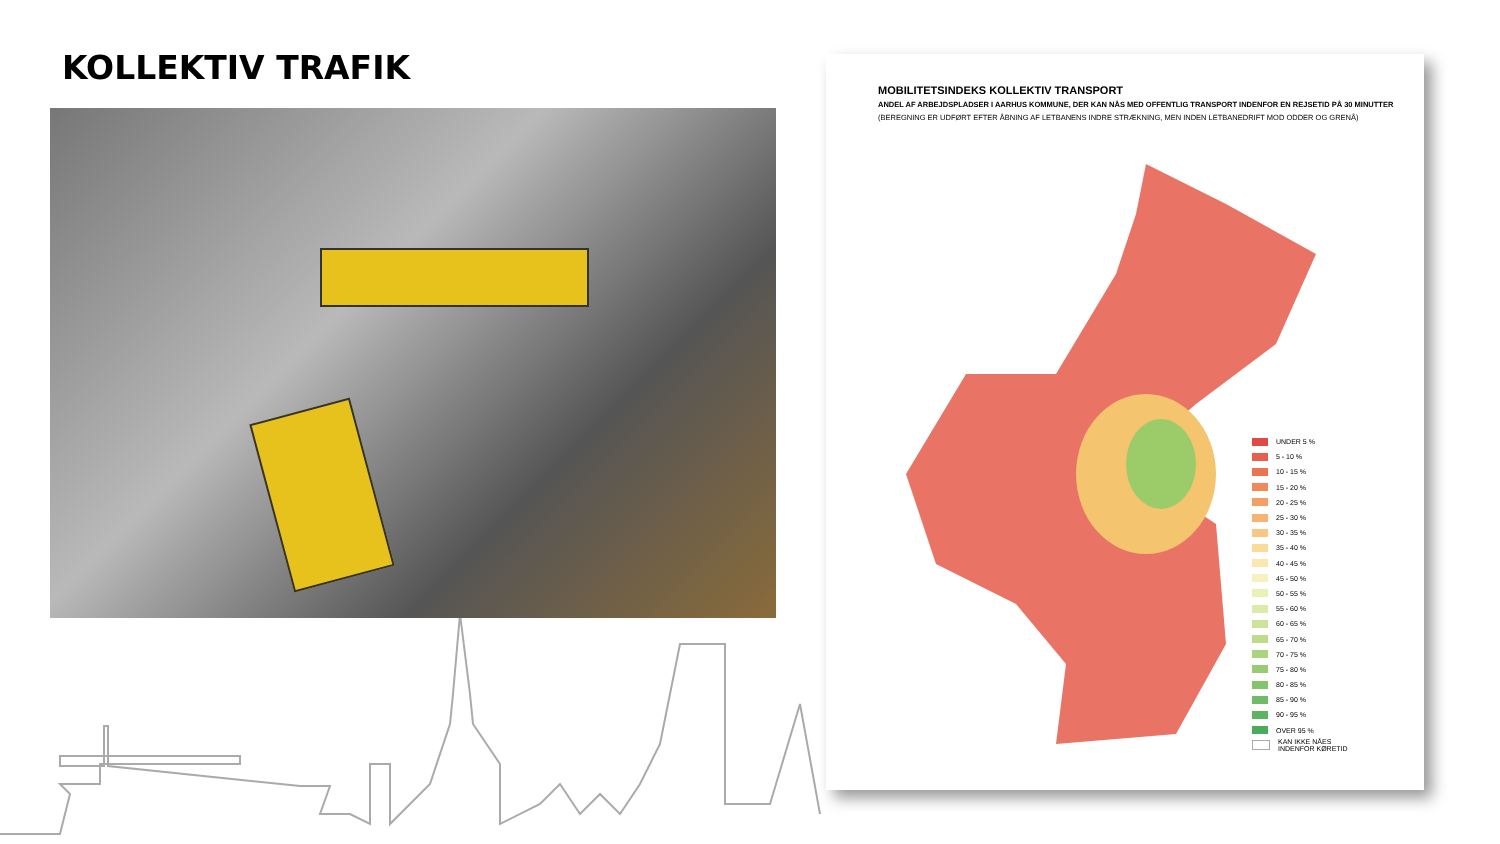KOLLEKTIV TRAFIK
MOBILITETSINDEKS KOLLEKTIV TRANSPORT
ANDEL AF ARBEJDSPLADSER I AARHUS KOMMUNE, DER KAN NÅS MED OFFENTLIG TRANSPORT INDENFOR EN REJSETID PÅ 30 MINUTTER
(BEREGNING ER UDFØRT EFTER ÅBNING AF LETBANENS INDRE STRÆKNING, MEN INDEN LETBANEDRIFT MOD ODDER OG GRENÅ)
UNDER 5 %
5 - 10 %
10 - 15 %
15 - 20 %
20 - 25 %
25 - 30 %
30 - 35 %
35 - 40 %
40 - 45 %
45 - 50 %
50 - 55 %
55 - 60 %
60 - 65 %
65 - 70 %
70 - 75 %
75 - 80 %
80 - 85 %
85 - 90 %
90 - 95 %
OVER 95 %
KAN IKKE NÅES
INDENFOR KØRETID